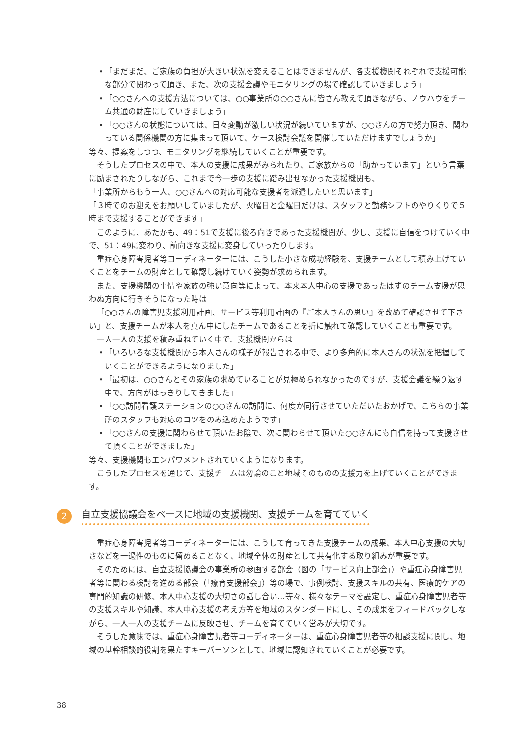• 「まだまだ、ご家族の負担が大きい状況を変えることはできませんが、各支援機関それぞれで支援可能な部分で関わって頂き、また、次の支援会議やモニタリングの場で確認していきましょう」
• 「○○さんへの支援方法については、○○事業所の○○さんに皆さん教えて頂きながら、ノウハウをチーム共通の財産にしていきましょう」
• 「○○さんの状態については、日々変動が激しい状況が続いていますが、○○さんの方で努力頂き、関わっている関係機関の方に集まって頂いて、ケース検討会議を開催していただけますでしょうか」
等々、提案をしつつ、モニタリングを継続していくことが重要です。
そうしたプロセスの中で、本人の支援に成果がみられたり、ご家族からの「助かっています」という言葉に励まされたりしながら、これまで今一歩の支援に踏み出せなかった支援機関も、
「事業所からもう一人、○○さんへの対応可能な支援者を派遣したいと思います」
「３時でのお迎えをお願いしていましたが、火曜日と金曜日だけは、スタッフと勤務シフトのやりくりで５時まで支援することができます」
このように、あたかも、49：51で支援に後ろ向きであった支援機関が、少し、支援に自信をつけていく中で、51：49に変わり、前向きな支援に変身していったりします。
重症心身障害児者等コーディネーターには、こうした小さな成功経験を、支援チームとして積み上げていくことをチームの財産として確認し続けていく姿勢が求められます。
また、支援機関の事情や家族の強い意向等によって、本来本人中心の支援であったはずのチーム支援が思わぬ方向に行きそうになった時は
「○○さんの障害児支援利用計画、サービス等利用計画の『ご本人さんの思い』を改めて確認させて下さい」と、支援チームが本人を真ん中にしたチームであることを折に触れて確認していくことも重要です。
一人一人の支援を積み重ねていく中で、支援機関からは
• 「いろいろな支援機関から本人さんの様子が報告される中で、より多角的に本人さんの状況を把握していくことができるようになりました」
• 「最初は、○○さんとその家族の求めていることが見極められなかったのですが、支援会議を繰り返す中で、方向がはっきりしてきました」
• 「○○訪問看護ステーションの○○さんの訪問に、何度か同行させていただいたおかげで、こちらの事業所のスタッフも対応のコツをのみ込めたようです」
• 「○○さんの支援に関わらせて頂いたお陰で、次に関わらせて頂いた○○さんにも自信を持って支援させて頂くことができました」
等々、支援機関もエンパワメントされていくようになります。
こうしたプロセスを通じて、支援チームは勿論のこと地域そのものの支援力を上げていくことができます。
2 自立支援協議会をベースに地域の支援機関、支援チームを育てていく
重症心身障害児者等コーディネーターには、こうして育ってきた支援チームの成果、本人中心支援の大切さなどを一過性のものに留めることなく、地域全体の財産として共有化する取り組みが重要です。
そのためには、自立支援協議会の事業所の参画する部会（図の「サービス向上部会」）や重症心身障害児者等に関わる検討を進める部会（「療育支援部会」）等の場で、事例検討、支援スキルの共有、医療的ケアの専門的知識の研修、本人中心支援の大切さの話し合い…等々、様々なテーマを設定し、重症心身障害児者等の支援スキルや知識、本人中心支援の考え方等を地域のスタンダードにし、その成果をフィードバックしながら、一人一人の支援チームに反映させ、チームを育てていく営みが大切です。
そうした意味では、重症心身障害児者等コーディネーターは、重症心身障害児者等の相談支援に関し、地域の基幹相談的役割を果たすキーパーソンとして、地域に認知されていくことが必要です。
38